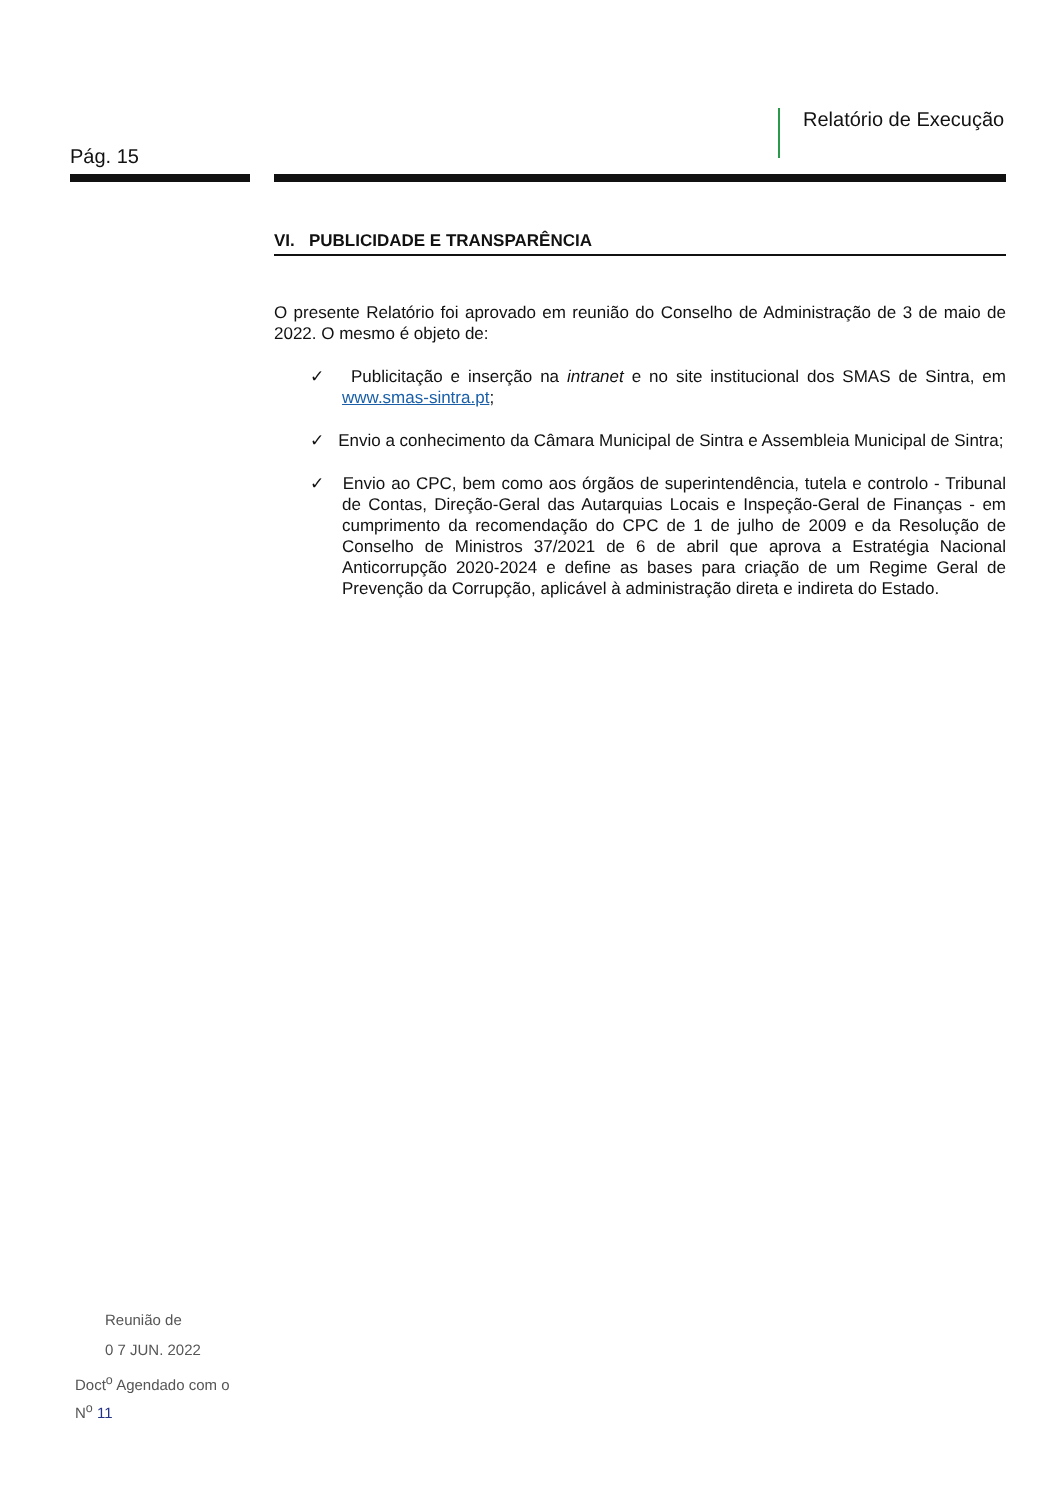Relatório de Execução
Pág. 15
VI. PUBLICIDADE E TRANSPARÊNCIA
O presente Relatório foi aprovado em reunião do Conselho de Administração de 3 de maio de 2022. O mesmo é objeto de:
✓ Publicitação e inserção na intranet e no site institucional dos SMAS de Sintra, em www.smas-sintra.pt;
✓ Envio a conhecimento da Câmara Municipal de Sintra e Assembleia Municipal de Sintra;
✓ Envio ao CPC, bem como aos órgãos de superintendência, tutela e controlo - Tribunal de Contas, Direção-Geral das Autarquias Locais e Inspeção-Geral de Finanças - em cumprimento da recomendação do CPC de 1 de julho de 2009 e da Resolução de Conselho de Ministros 37/2021 de 6 de abril que aprova a Estratégia Nacional Anticorrupção 2020-2024 e define as bases para criação de um Regime Geral de Prevenção da Corrupção, aplicável à administração direta e indireta do Estado.
Reunião de
0 7 JUN. 2022
Doct<sup>o</sup> Agendado com o
N<sup>o</sup> 11